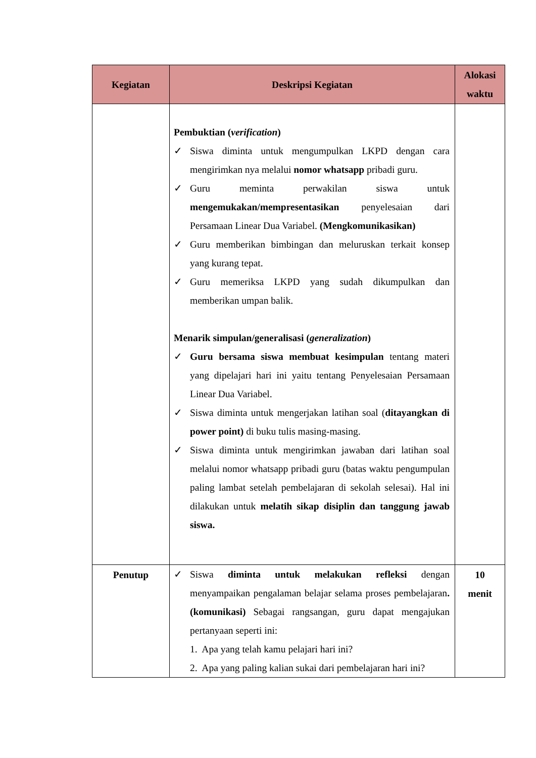| Kegiatan | Deskripsi Kegiatan | Alokasi waktu |
| --- | --- | --- |
| | Pembuktian ( verification ) ✓ Siswa diminta untuk mengumpulkan LKPD dengan cara mengirimkan nya melalui nomor whatsapp pribadi guru. ✓ Guru meminta perwakilan siswa untuk mengemukakan/mempresentasikan penyelesaian dari Persamaan Linear Dua Variabel. (Mengkomunikasikan) ✓ Guru memberikan bimbingan dan meluruskan terkait konsep yang kurang tepat. ✓ Guru memeriksa LKPD yang sudah dikumpulkan dan memberikan umpan balik. Menarik simpulan/generalisasi ( generalization ) ✓ Guru bersama siswa membuat kesimpulan tentang materi yang dipelajari hari ini yaitu tentang Penyelesaian Persamaan Linear Dua Variabel. ✓ Siswa diminta untuk mengerjakan latihan soal ( ditayangkan di power point) di buku tulis masing-masing. ✓ Siswa diminta untuk mengirimkan jawaban dari latihan soal melalui nomor whatsapp pribadi guru (batas waktu pengumpulan paling lambat setelah pembelajaran di sekolah selesai). Hal ini dilakukan untuk melatih sikap disiplin dan tanggung jawab siswa. | |
| Penutup | ✓ Siswa diminta untuk melakukan refleksi dengan menyampaikan pengalaman belajar selama proses pembelajaran . (komunikasi) Sebagai rangsangan, guru dapat mengajukan pertanyaan seperti ini: 1. Apa yang telah kamu pelajari hari ini? 2. Apa yang paling kalian sukai dari pembelajaran hari ini? | 10 menit |